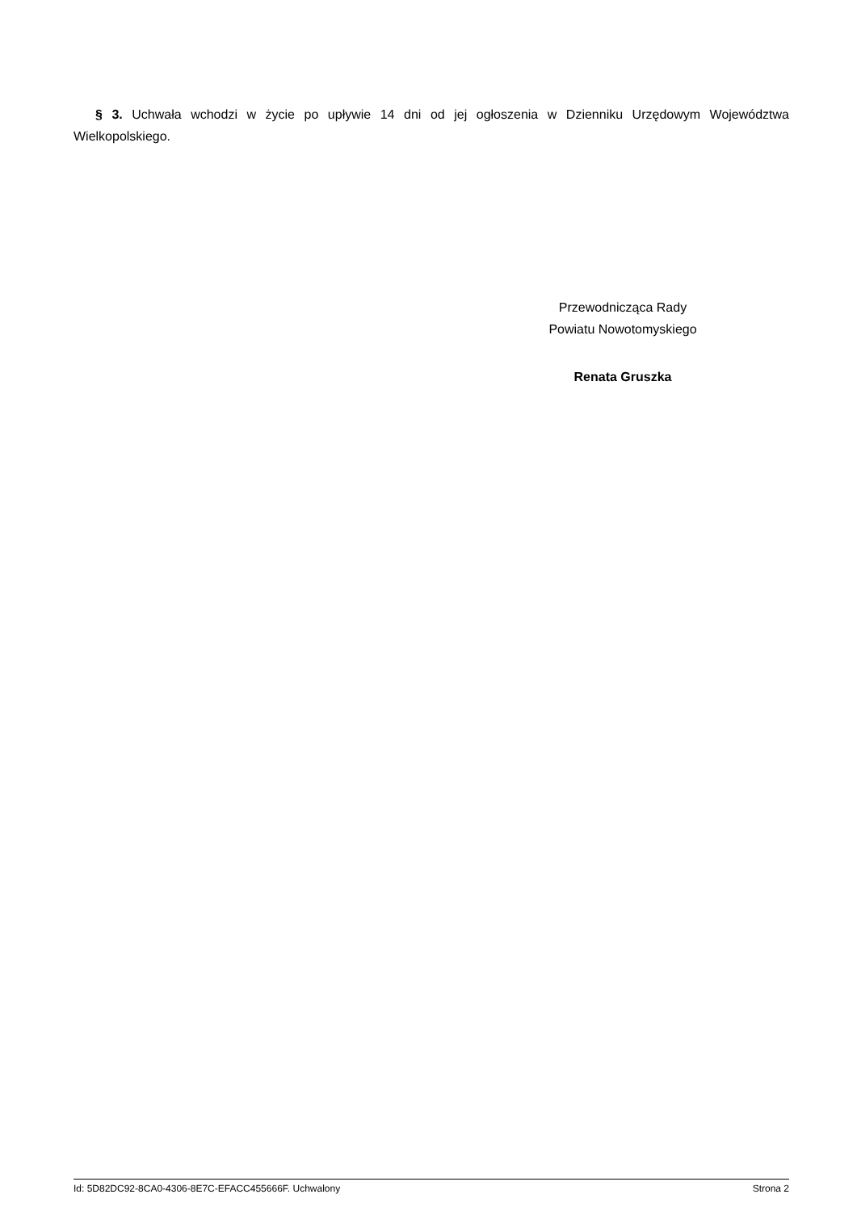§ 3. Uchwała wchodzi w życie po upływie 14 dni od jej ogłoszenia w Dzienniku Urzędowym Województwa Wielkopolskiego.
Przewodnicząca Rady
Powiatu Nowotomyskiego
Renata Gruszka
Id: 5D82DC92-8CA0-4306-8E7C-EFACC455666F. Uchwalony Strona 2